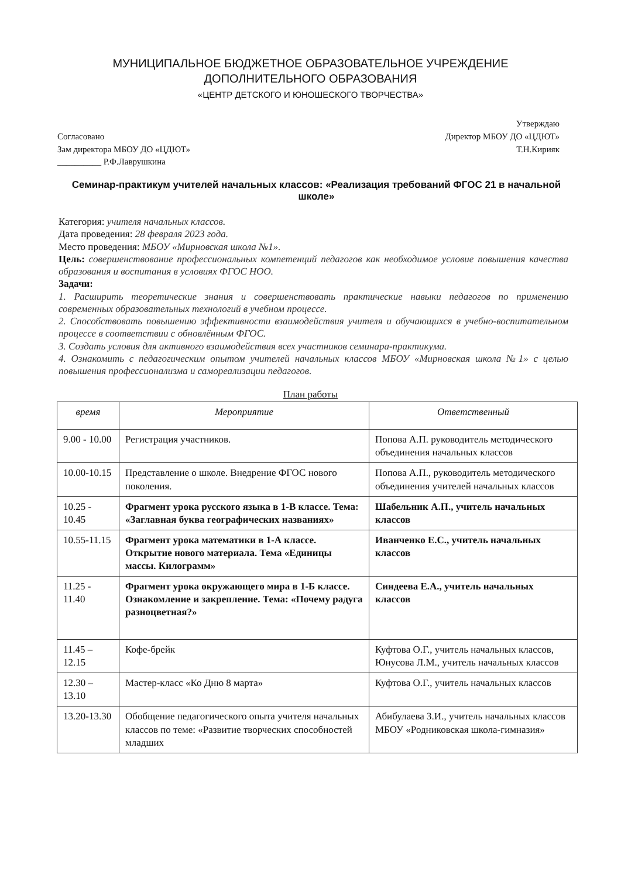МУНИЦИПАЛЬНОЕ БЮДЖЕТНОЕ ОБРАЗОВАТЕЛЬНОЕ УЧРЕЖДЕНИЕ
ДОПОЛНИТЕЛЬНОГО ОБРАЗОВАНИЯ
«ЦЕНТР ДЕТСКОГО И ЮНОШЕСКОГО ТВОРЧЕСТВА»
Согласовано
Зам директора МБОУ ДО «ЦДЮТ»
__________ Р.Ф.Лаврушкина
Утверждаю
Директор МБОУ ДО «ЦДЮТ»
Т.Н.Кирияк
Семинар-практикум учителей начальных классов: «Реализация требований ФГОС 21 в начальной школе»
Категория: учителя начальных классов.
Дата проведения: 28 февраля 2023 года.
Место проведения: МБОУ «Мирновская школа №1».
Цель: совершенствование профессиональных компетенций педагогов как необходимое условие повышения качества образования и воспитания в условиях ФГОС НОО.
Задачи:
1. Расширить теоретические знания и совершенствовать практические навыки педагогов по применению современных образовательных технологий в учебном процессе.
2. Способствовать повышению эффективности взаимодействия учителя и обучающихся в учебно-воспитательном процессе в соответствии с обновлённым ФГОС.
3. Создать условия для активного взаимодействия всех участников семинара-практикума.
4. Ознакомить с педагогическим опытом учителей начальных классов МБОУ «Мирновская школа №1» с целью повышения профессионализма и самореализации педагогов.
План работы
| время | Мероприятие | Ответственный |
| --- | --- | --- |
| 9.00 - 10.00 | Регистрация участников. | Попова А.П. руководитель методического объединения начальных классов |
| 10.00-10.15 | Представление о школе. Внедрение ФГОС нового поколения. | Попова А.П., руководитель методического объединения учителей начальных классов |
| 10.25 - 10.45 | Фрагмент урока русского языка в 1-В классе. Тема: «Заглавная буква географических названиях» | Шабельник А.П., учитель начальных классов |
| 10.55-11.15 | Фрагмент урока математики в 1-А классе. Открытие нового материала. Тема «Единицы массы. Килограмм» | Иванченко Е.С., учитель начальных классов |
| 11.25 - 11.40 | Фрагмент урока окружающего мира в 1-Б классе. Ознакомление и закрепление. Тема: «Почему радуга разноцветная?» | Синдеева Е.А., учитель начальных классов |
| 11.45 – 12.15 | Кофе-брейк | Куфтова О.Г., учитель начальных классов, Юнусова Л.М., учитель начальных классов |
| 12.30 – 13.10 | Мастер-класс «Ко Дню 8 марта» | Куфтова О.Г., учитель начальных классов |
| 13.20-13.30 | Обобщение педагогического опыта учителя начальных классов по теме: «Развитие творческих способностей младших | Абибулаева З.И., учитель начальных классов МБОУ «Родниковская школа-гимназия» |